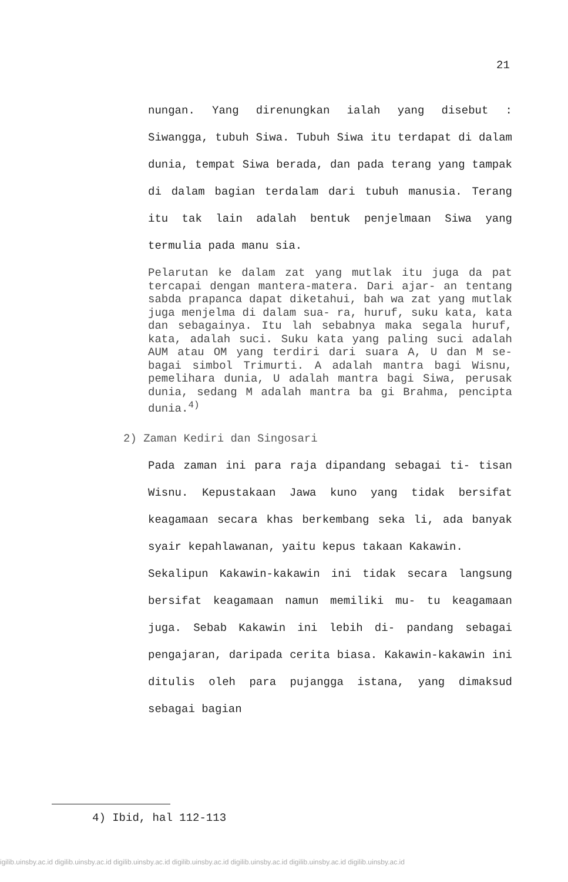21
nungan. Yang direnungkan ialah yang disebut : Siwangga, tubuh Siwa. Tubuh Siwa itu terdapat di dalam dunia, tempat Siwa berada, dan pada terang yang tampak di dalam bagian terdalam dari tubuh manusia. Terang itu tak lain adalah bentuk penjelmaan Siwa yang termulia pada manu sia.
Pelarutan ke dalam zat yang mutlak itu juga da pat tercapai dengan mantera-matera. Dari ajar- an tentang sabda prapanca dapat diketahui, bah wa zat yang mutlak juga menjelma di dalam sua- ra, huruf, suku kata, kata dan sebagainya. Itu lah sebabnya maka segala huruf, kata, adalah suci. Suku kata yang paling suci adalah AUM atau OM yang terdiri dari suara A, U dan M se- bagai simbol Trimurti. A adalah mantra bagi Wisnu, pemelihara dunia, U adalah mantra bagi Siwa, perusak dunia, sedang M adalah mantra ba gi Brahma, pencipta dunia.<sup>4)</sup>
2) Zaman Kediri dan Singosari
Pada zaman ini para raja dipandang sebagai ti- tisan Wisnu. Kepustakaan Jawa kuno yang tidak bersifat keagamaan secara khas berkembang seka li, ada banyak syair kepahlawanan, yaitu kepus takaan Kakawin.
Sekalipun Kakawin-kakawin ini tidak secara langsung bersifat keagamaan namun memiliki mu- tu keagamaan juga. Sebab Kakawin ini lebih di- pandang sebagai pengajaran, daripada cerita biasa. Kakawin-kakawin ini ditulis oleh para pujangga istana, yang dimaksud sebagai bagian
4) Ibid, hal 112-113
igilib.uinsby.ac.id digilib.uinsby.ac.id digilib.uinsby.ac.id digilib.uinsby.ac.id digilib.uinsby.ac.id digilib.uinsby.ac.id digilib.uinsby.ac.id